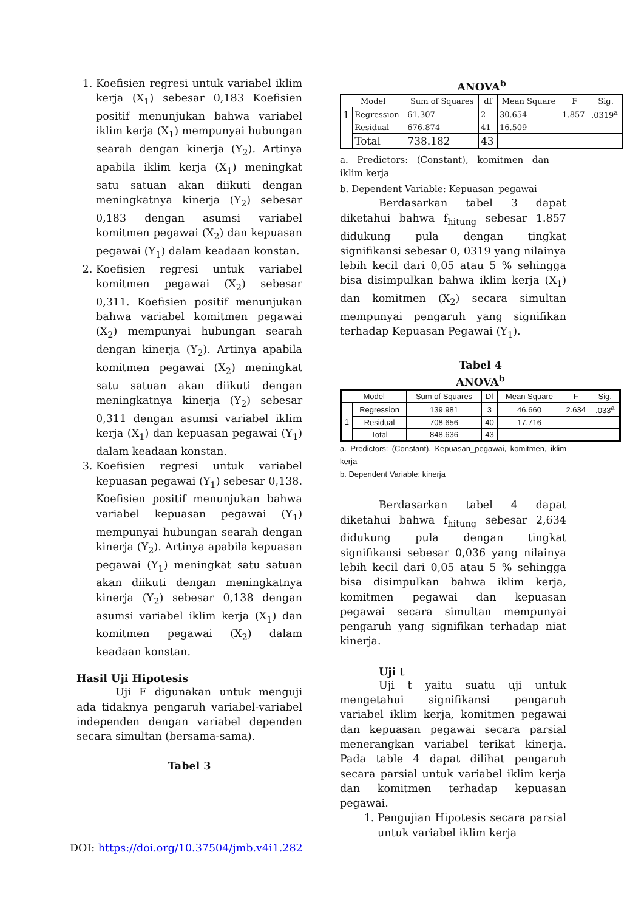1. Koefisien regresi untuk variabel iklim kerja (X<sub>1</sub>) sebesar 0,183 Koefisien positif menunjukan bahwa variabel iklim kerja (X<sub>1</sub>) mempunyai hubungan searah dengan kinerja (Y<sub>2</sub>). Artinya apabila iklim kerja (X<sub>1</sub>) meningkat satu satuan akan diikuti dengan meningkatnya kinerja (Y<sub>2</sub>) sebesar 0,183 dengan asumsi variabel komitmen pegawai (X<sub>2</sub>) dan kepuasan pegawai (Y<sub>1</sub>) dalam keadaan konstan.
2. Koefisien regresi untuk variabel komitmen pegawai (X<sub>2</sub>) sebesar 0,311. Koefisien positif menunjukan bahwa variabel komitmen pegawai (X<sub>2</sub>) mempunyai hubungan searah dengan kinerja (Y<sub>2</sub>). Artinya apabila komitmen pegawai (X<sub>2</sub>) meningkat satu satuan akan diikuti dengan meningkatnya kinerja (Y<sub>2</sub>) sebesar 0,311 dengan asumsi variabel iklim kerja (X<sub>1</sub>) dan kepuasan pegawai (Y<sub>1</sub>) dalam keadaan konstan.
3. Koefisien regresi untuk variabel kepuasan pegawai (Y<sub>1</sub>) sebesar 0,138. Koefisien positif menunjukan bahwa variabel kepuasan pegawai (Y<sub>1</sub>) mempunyai hubungan searah dengan kinerja (Y<sub>2</sub>). Artinya apabila kepuasan pegawai (Y<sub>1</sub>) meningkat satu satuan akan diikuti dengan meningkatnya kinerja (Y<sub>2</sub>) sebesar 0,138 dengan asumsi variabel iklim kerja (X<sub>1</sub>) dan komitmen pegawai (X<sub>2</sub>) dalam keadaan konstan.
Hasil Uji Hipotesis
Uji F digunakan untuk menguji ada tidaknya pengaruh variabel-variabel independen dengan variabel dependen secara simultan (bersama-sama).
Tabel 3
ANOVA<sup>b</sup>
| Model | | Sum of Squares | df | Mean Square | F | Sig. |
| --- | --- | --- | --- | --- | --- | --- |
| 1 | Regression | 61.307 | 2 | 30.654 | 1.857 | .0319<sup>a</sup> |
| | Residual | 676.874 | 41 | 16.509 | | |
| | Total | 738.182 | 43 | | | |
a. Predictors: (Constant), komitmen dan iklim kerja
b. Dependent Variable: Kepuasan_pegawai
Berdasarkan tabel 3 dapat diketahui bahwa f<sub>hitung</sub> sebesar 1.857 didukung pula dengan tingkat signifikansi sebesar 0, 0319 yang nilainya lebih kecil dari 0,05 atau 5 % sehingga bisa disimpulkan bahwa iklim kerja (X<sub>1</sub>) dan komitmen (X<sub>2</sub>) secara simultan mempunyai pengaruh yang signifikan terhadap Kepuasan Pegawai (Y<sub>1</sub>).
Tabel 4
ANOVA<sup>b</sup>
| Model | | Sum of Squares | Df | Mean Square | F | Sig. |
| --- | --- | --- | --- | --- | --- | --- |
| 1 | Regression | 139.981 | 3 | 46.660 | 2.634 | .033<sup>a</sup> |
| | Residual | 708.656 | 40 | 17.716 | | |
| | Total | 848.636 | 43 | | | |
a. Predictors: (Constant), Kepuasan_pegawai, komitmen, iklim kerja
b. Dependent Variable: kinerja
Berdasarkan tabel 4 dapat diketahui bahwa f<sub>hitung</sub> sebesar 2,634 didukung pula dengan tingkat signifikansi sebesar 0,036 yang nilainya lebih kecil dari 0,05 atau 5 % sehingga bisa disimpulkan bahwa iklim kerja, komitmen pegawai dan kepuasan pegawai secara simultan mempunyai pengaruh yang signifikan terhadap niat kinerja.
Uji t
Uji t yaitu suatu uji untuk mengetahui signifikansi pengaruh variabel iklim kerja, komitmen pegawai dan kepuasan pegawai secara parsial menerangkan variabel terikat kinerja. Pada table 4 dapat dilihat pengaruh secara parsial untuk variabel iklim kerja dan komitmen terhadap kepuasan pegawai.
1. Pengujian Hipotesis secara parsial untuk variabel iklim kerja
DOI: https://doi.org/10.37504/jmb.v4i1.282